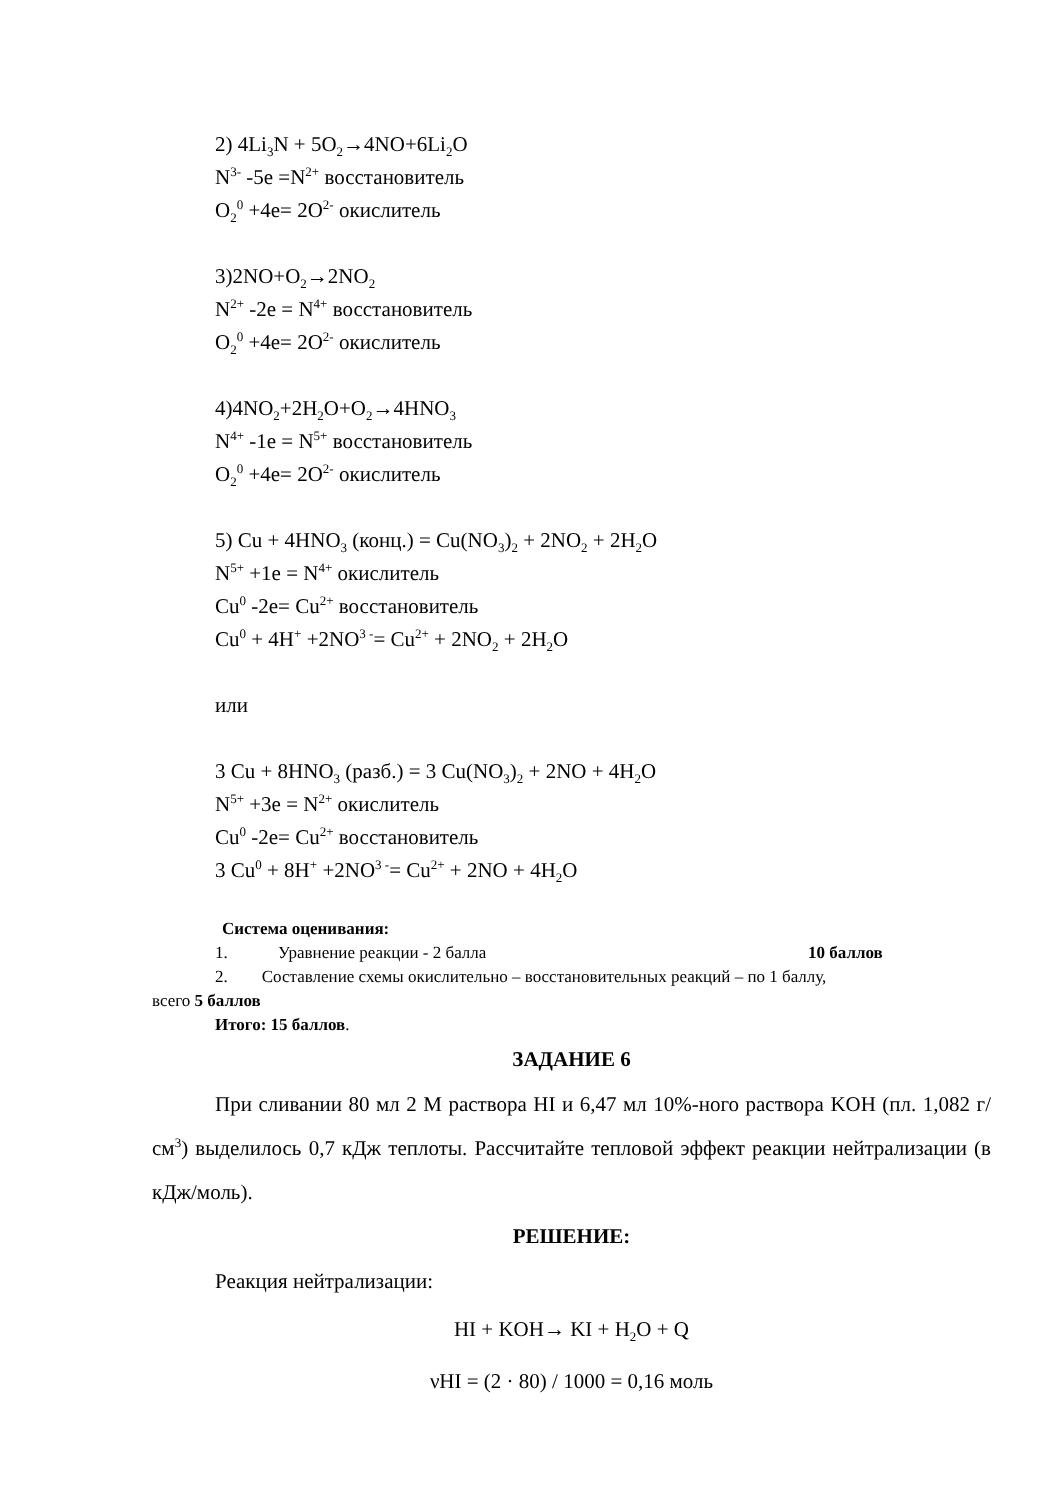2) 4Li<sub>3</sub>N + 5O<sub>2</sub>→4NO+6Li<sub>2</sub>O
N<sup>3-</sup> -5e =N<sup>2+</sup> восстановитель
O<sub>2</sub><sup>0</sup> +4e= 2O<sup>2-</sup> окислитель
3)2NO+O<sub>2</sub>→2NO<sub>2</sub>
N<sup>2+</sup> -2e = N<sup>4+</sup> восстановитель
O<sub>2</sub><sup>0</sup> +4e= 2O<sup>2-</sup> окислитель
4)4NO<sub>2</sub>+2H<sub>2</sub>O+O<sub>2</sub>→4HNO<sub>3</sub>
N<sup>4+</sup> -1e = N<sup>5+</sup> восстановитель
O<sub>2</sub><sup>0</sup> +4e= 2O<sup>2-</sup> окислитель
5) Cu + 4HNO<sub>3</sub> (конц.) = Cu(NO<sub>3</sub>)<sub>2</sub> + 2NO<sub>2</sub> + 2H<sub>2</sub>O
N<sup>5+</sup> +1e = N<sup>4+</sup> окислитель
Cu<sup>0</sup> -2e= Cu<sup>2+</sup> восстановитель
Cu<sup>0</sup> + 4H<sup>+</sup> +2NO<sup>3 -</sup>= Cu<sup>2+</sup> + 2NO<sub>2</sub> + 2H<sub>2</sub>O
или
3 Cu + 8HNO<sub>3</sub> (разб.) = 3 Cu(NO<sub>3</sub>)<sub>2</sub> + 2NO + 4H<sub>2</sub>O
N<sup>5+</sup> +3e = N<sup>2+</sup> окислитель
Cu<sup>0</sup> -2e= Cu<sup>2+</sup> восстановитель
3 Cu<sup>0</sup> + 8H<sup>+</sup> +2NO<sup>3 -</sup>= Cu<sup>2+</sup> + 2NO + 4H<sub>2</sub>O
Система оценивания:
1. Уравнение реакции - 2 балла 10 баллов
2. Составление схемы окислительно – восстановительных реакций – по 1 баллу,
всего 5 баллов
Итого: 15 баллов.
ЗАДАНИЕ 6
При сливании 80 мл 2 М раствора HI и 6,47 мл 10%-ного раствора KOH (пл. 1,082 г/см<sup>3</sup>) выделилось 0,7 кДж теплоты. Рассчитайте тепловой эффект реакции нейтрализации (в кДж/моль).
РЕШЕНИЕ:
Реакция нейтрализации:
HI + KOH→ KI + H<sub>2</sub>O + Q
νHI = (2 · 80) / 1000 = 0,16 моль